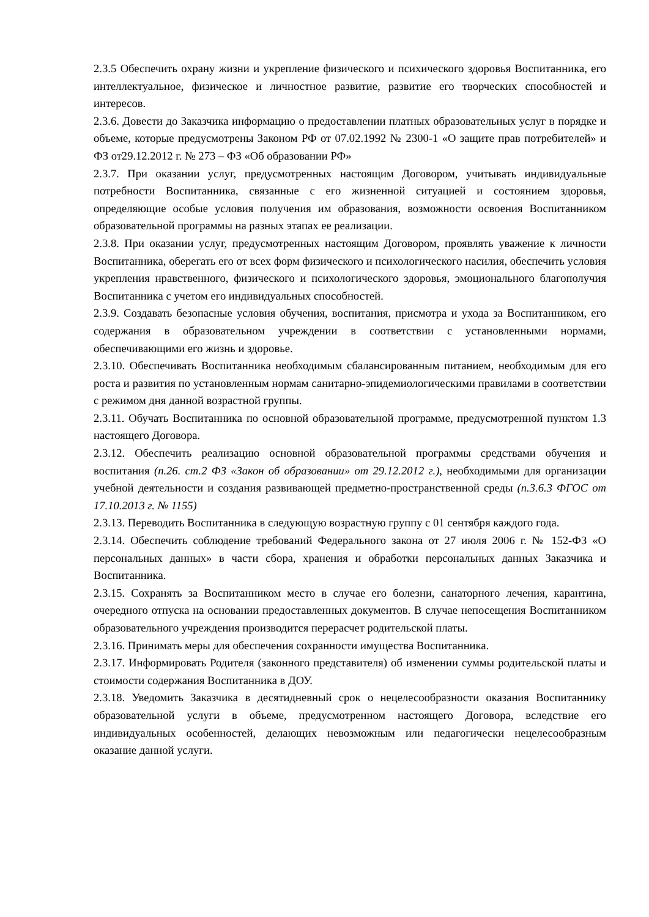2.3.5 Обеспечить охрану жизни и укрепление физического и психического здоровья Воспитанника, его интеллектуальное, физическое и личностное развитие, развитие его творческих способностей и интересов.
2.3.6. Довести до Заказчика информацию о предоставлении платных образовательных услуг в порядке и объеме, которые предусмотрены Законом РФ от 07.02.1992 № 2300-1 «О защите прав потребителей» и ФЗ от29.12.2012 г. № 273 – ФЗ «Об образовании РФ»
2.3.7. При оказании услуг, предусмотренных настоящим Договором, учитывать индивидуальные потребности Воспитанника, связанные с его жизненной ситуацией и состоянием здоровья, определяющие особые условия получения им образования, возможности освоения Воспитанником образовательной программы на разных этапах ее реализации.
2.3.8. При оказании услуг, предусмотренных настоящим Договором, проявлять уважение к личности Воспитанника, оберегать его от всех форм физического и психологического насилия, обеспечить условия укрепления нравственного, физического и психологического здоровья, эмоционального благополучия Воспитанника с учетом его индивидуальных способностей.
2.3.9. Создавать безопасные условия обучения, воспитания, присмотра и ухода за Воспитанником, его содержания в образовательном учреждении в соответствии с установленными нормами, обеспечивающими его жизнь и здоровье.
2.3.10. Обеспечивать Воспитанника необходимым сбалансированным питанием, необходимым для его роста и развития по установленным нормам санитарно-эпидемиологическими правилами в соответствии с режимом дня данной возрастной группы.
2.3.11. Обучать Воспитанника по основной образовательной программе, предусмотренной пунктом 1.3 настоящего Договора.
2.3.12. Обеспечить реализацию основной образовательной программы средствами обучения и воспитания (п.26. ст.2 ФЗ «Закон об образовании» от 29.12.2012 г.), необходимыми для организации учебной деятельности и создания развивающей предметно-пространственной среды (п.3.6.3 ФГОС от 17.10.2013 г. № 1155)
2.3.13. Переводить Воспитанника в следующую возрастную группу с 01 сентября каждого года.
2.3.14. Обеспечить соблюдение требований Федерального закона от 27 июля 2006 г. № 152-ФЗ «О персональных данных» в части сбора, хранения и обработки персональных данных Заказчика и Воспитанника.
2.3.15. Сохранять за Воспитанником место в случае его болезни, санаторного лечения, карантина, очередного отпуска на основании предоставленных документов. В случае непосещения Воспитанником образовательного учреждения производится перерасчет родительской платы.
2.3.16. Принимать меры для обеспечения сохранности имущества Воспитанника.
2.3.17. Информировать Родителя (законного представителя) об изменении суммы родительской платы и стоимости содержания Воспитанника в ДОУ.
2.3.18. Уведомить Заказчика в десятидневный срок о нецелесообразности оказания Воспитаннику образовательной услуги в объеме, предусмотренном настоящего Договора, вследствие его индивидуальных особенностей, делающих невозможным или педагогически нецелесообразным оказание данной услуги.